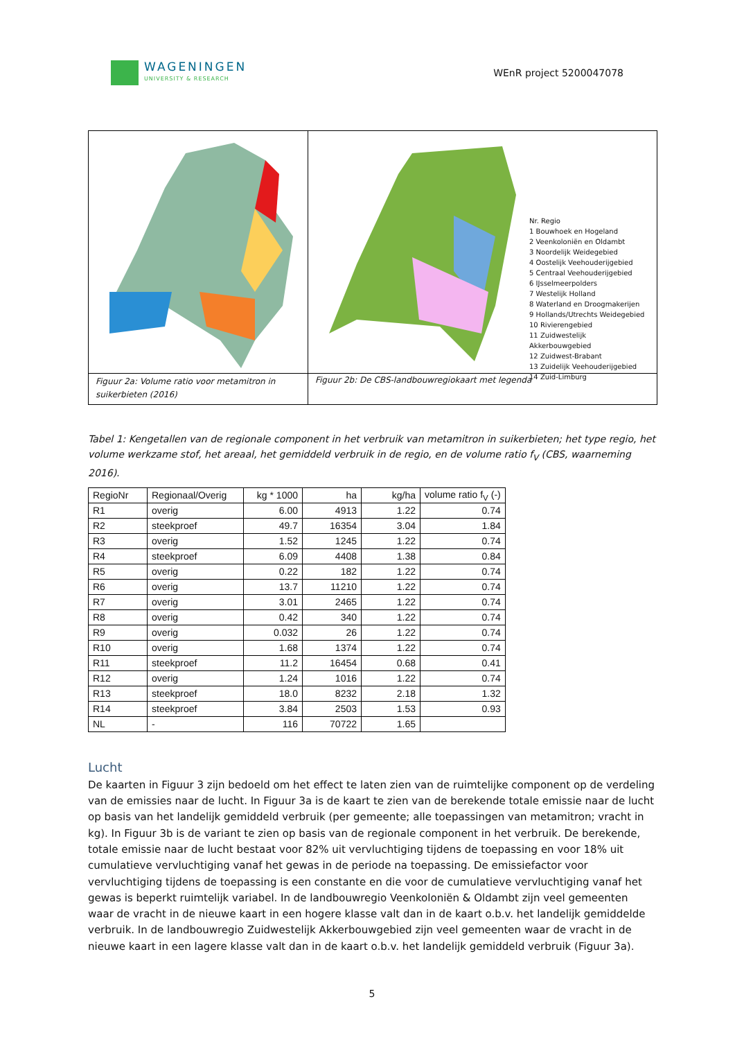WAGENINGEN
UNIVERSITY & RESEARCH
WEnR project 5200047078
| | Nr. Regio 1 Bouwhoek en Hogeland 2 Veenkoloniën en Oldambt 3 Noordelijk Weidegebied 4 Oostelijk Veehouderijgebied 5 Centraal Veehouderijgebied 6 IJsselmeerpolders 7 Westelijk Holland 8 Waterland en Droogmakerijen 9 Hollands/Utrechts Weidegebied 10 Rivierengebied 11 Zuidwestelijk Akkerbouwgebied 12 Zuidwest-Brabant 13 Zuidelijk Veehouderijgebied 14 Zuid-Limburg |
| Figuur 2a: Volume ratio voor metamitron in suikerbieten (2016) | Figuur 2b: De CBS-landbouwregiokaart met legenda |
Tabel 1: Kengetallen van de regionale component in het verbruik van metamitron in suikerbieten; het type regio, het volume werkzame stof, het areaal, het gemiddeld verbruik in de regio, en de volume ratio f<sub>V</sub> (CBS, waarneming 2016).
| RegioNr | Regionaal/Overig | kg * 1000 | ha | kg/ha | volume ratio f<sub>V</sub> (-) |
| --- | --- | --- | --- | --- | --- |
| R1 | overig | 6.00 | 4913 | 1.22 | 0.74 |
| R2 | steekproef | 49.7 | 16354 | 3.04 | 1.84 |
| R3 | overig | 1.52 | 1245 | 1.22 | 0.74 |
| R4 | steekproef | 6.09 | 4408 | 1.38 | 0.84 |
| R5 | overig | 0.22 | 182 | 1.22 | 0.74 |
| R6 | overig | 13.7 | 11210 | 1.22 | 0.74 |
| R7 | overig | 3.01 | 2465 | 1.22 | 0.74 |
| R8 | overig | 0.42 | 340 | 1.22 | 0.74 |
| R9 | overig | 0.032 | 26 | 1.22 | 0.74 |
| R10 | overig | 1.68 | 1374 | 1.22 | 0.74 |
| R11 | steekproef | 11.2 | 16454 | 0.68 | 0.41 |
| R12 | overig | 1.24 | 1016 | 1.22 | 0.74 |
| R13 | steekproef | 18.0 | 8232 | 2.18 | 1.32 |
| R14 | steekproef | 3.84 | 2503 | 1.53 | 0.93 |
| NL | - | 116 | 70722 | 1.65 | |
Lucht
De kaarten in Figuur 3 zijn bedoeld om het effect te laten zien van de ruimtelijke component op de verdeling van de emissies naar de lucht. In Figuur 3a is de kaart te zien van de berekende totale emissie naar de lucht op basis van het landelijk gemiddeld verbruik (per gemeente; alle toepassingen van metamitron; vracht in kg). In Figuur 3b is de variant te zien op basis van de regionale component in het verbruik. De berekende, totale emissie naar de lucht bestaat voor 82% uit vervluchtiging tijdens de toepassing en voor 18% uit cumulatieve vervluchtiging vanaf het gewas in de periode na toepassing. De emissiefactor voor vervluchtiging tijdens de toepassing is een constante en die voor de cumulatieve vervluchtiging vanaf het gewas is beperkt ruimtelijk variabel. In de landbouwregio Veenkoloniën & Oldambt zijn veel gemeenten waar de vracht in de nieuwe kaart in een hogere klasse valt dan in de kaart o.b.v. het landelijk gemiddelde verbruik. In de landbouwregio Zuidwestelijk Akkerbouwgebied zijn veel gemeenten waar de vracht in de nieuwe kaart in een lagere klasse valt dan in de kaart o.b.v. het landelijk gemiddeld verbruik (Figuur 3a).
5